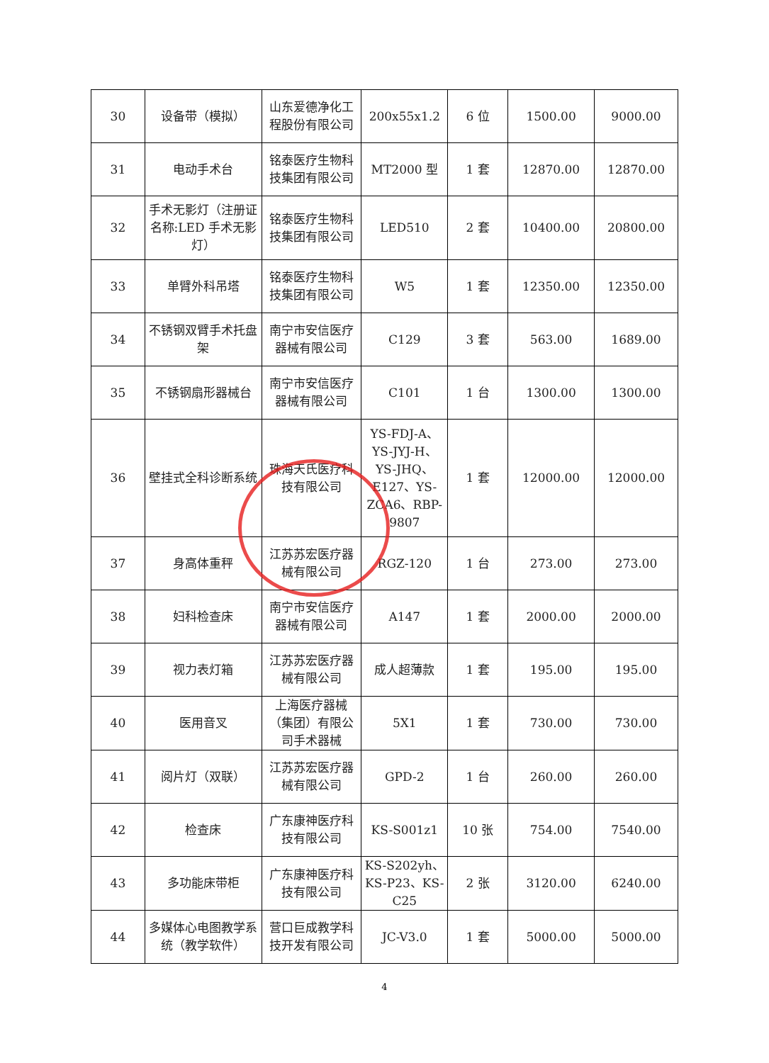| 30 | 设备带（模拟） | 山东爱德净化工程股份有限公司 | 200x55x1.2 | 6 位 | 1500.00 | 9000.00 |
| 31 | 电动手术台 | 铭泰医疗生物科技集团有限公司 | MT2000 型 | 1 套 | 12870.00 | 12870.00 |
| 32 | 手术无影灯（注册证名称:LED 手术无影灯） | 铭泰医疗生物科技集团有限公司 | LED510 | 2 套 | 10400.00 | 20800.00 |
| 33 | 单臂外科吊塔 | 铭泰医疗生物科技集团有限公司 | W5 | 1 套 | 12350.00 | 12350.00 |
| 34 | 不锈钢双臂手术托盘架 | 南宁市安信医疗器械有限公司 | C129 | 3 套 | 563.00 | 1689.00 |
| 35 | 不锈钢扇形器械台 | 南宁市安信医疗器械有限公司 | C101 | 1 台 | 1300.00 | 1300.00 |
| 36 | 壁挂式全科诊断系统 | 珠海天氏医疗科技有限公司 | YS-FDJ-A、YS-JYJ-H、YS-JHQ、E127、YS-ZCA6、RBP-9807 | 1 套 | 12000.00 | 12000.00 |
| 37 | 身高体重秤 | 江苏苏宏医疗器械有限公司 | RGZ-120 | 1 台 | 273.00 | 273.00 |
| 38 | 妇科检查床 | 南宁市安信医疗器械有限公司 | A147 | 1 套 | 2000.00 | 2000.00 |
| 39 | 视力表灯箱 | 江苏苏宏医疗器械有限公司 | 成人超薄款 | 1 套 | 195.00 | 195.00 |
| 40 | 医用音叉 | 上海医疗器械（集团）有限公司手术器械 | 5X1 | 1 套 | 730.00 | 730.00 |
| 41 | 阅片灯（双联） | 江苏苏宏医疗器械有限公司 | GPD-2 | 1 台 | 260.00 | 260.00 |
| 42 | 检查床 | 广东康神医疗科技有限公司 | KS-S001z1 | 10 张 | 754.00 | 7540.00 |
| 43 | 多功能床带柜 | 广东康神医疗科技有限公司 | KS-S202yh、KS-P23、KS-C25 | 2 张 | 3120.00 | 6240.00 |
| 44 | 多媒体心电图教学系统（教学软件） | 营口巨成教学科技开发有限公司 | JC-V3.0 | 1 套 | 5000.00 | 5000.00 |
4